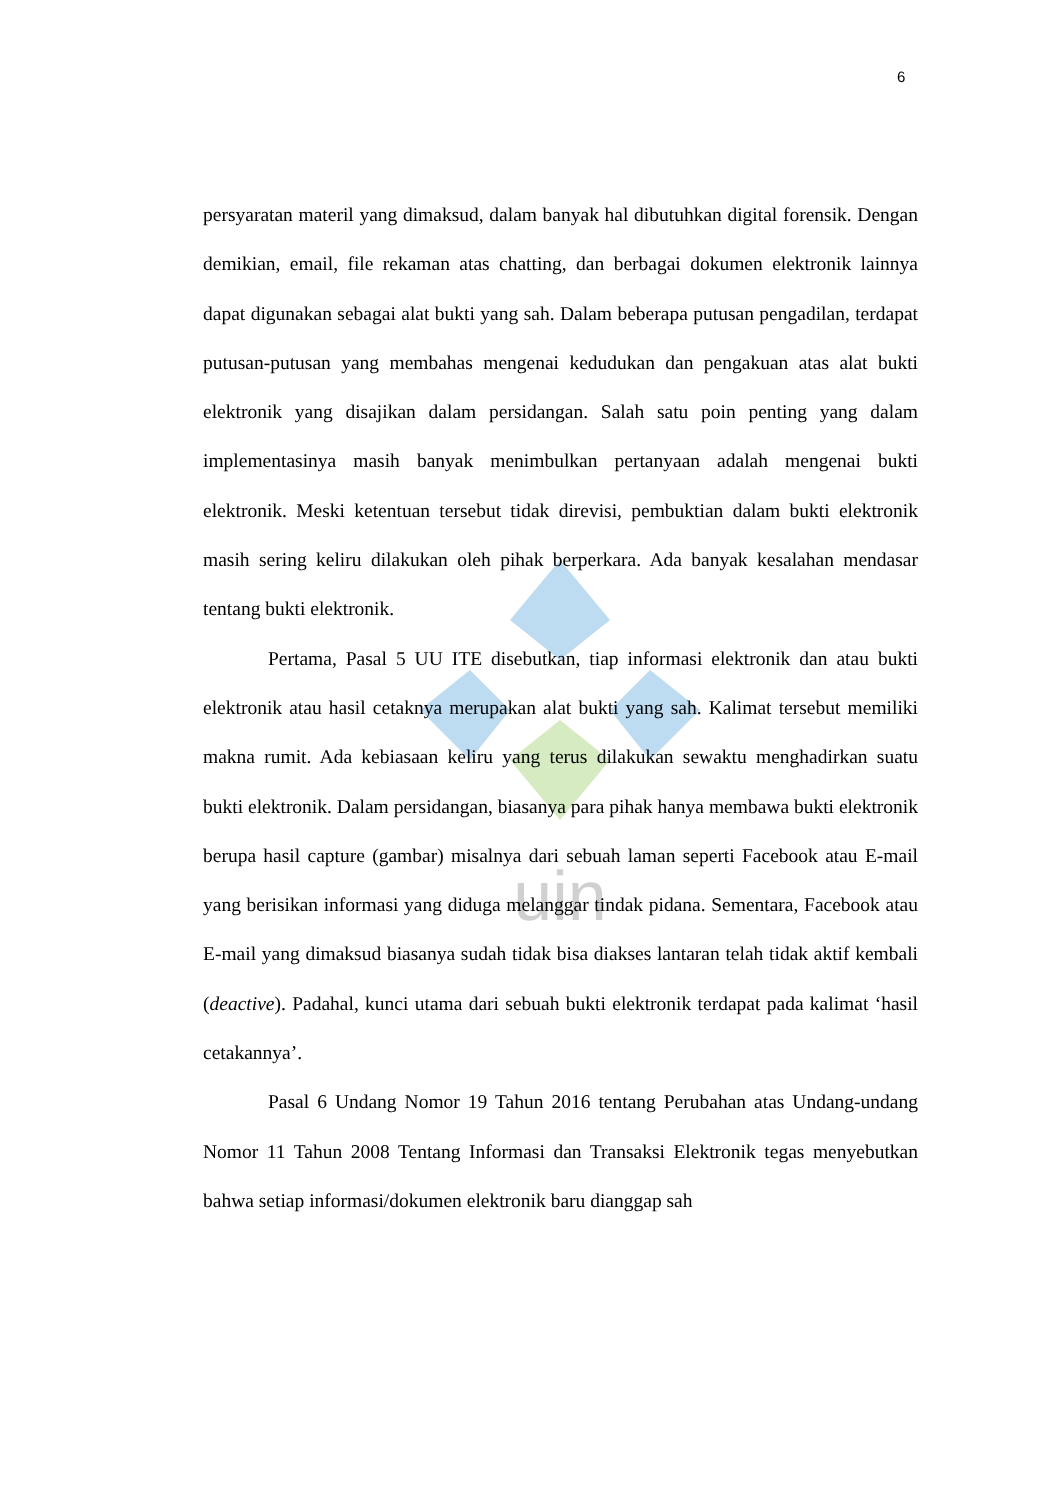uin
6
persyaratan materil yang dimaksud, dalam banyak hal dibutuhkan digital forensik. Dengan demikian, email, file rekaman atas chatting, dan berbagai dokumen elektronik lainnya dapat digunakan sebagai alat bukti yang sah. Dalam beberapa putusan pengadilan, terdapat putusan-putusan yang membahas mengenai kedudukan dan pengakuan atas alat bukti elektronik yang disajikan dalam persidangan. Salah satu poin penting yang dalam implementasinya masih banyak menimbulkan pertanyaan adalah mengenai bukti elektronik. Meski ketentuan tersebut tidak direvisi, pembuktian dalam bukti elektronik masih sering keliru dilakukan oleh pihak berperkara. Ada banyak kesalahan mendasar tentang bukti elektronik.
Pertama, Pasal 5 UU ITE disebutkan, tiap informasi elektronik dan atau bukti elektronik atau hasil cetaknya merupakan alat bukti yang sah. Kalimat tersebut memiliki makna rumit. Ada kebiasaan keliru yang terus dilakukan sewaktu menghadirkan suatu bukti elektronik. Dalam persidangan, biasanya para pihak hanya membawa bukti elektronik berupa hasil capture (gambar) misalnya dari sebuah laman seperti Facebook atau E-mail yang berisikan informasi yang diduga melanggar tindak pidana. Sementara, Facebook atau E-mail yang dimaksud biasanya sudah tidak bisa diakses lantaran telah tidak aktif kembali (deactive). Padahal, kunci utama dari sebuah bukti elektronik terdapat pada kalimat ‘hasil cetakannya’.
Pasal 6 Undang Nomor 19 Tahun 2016 tentang Perubahan atas Undang-undang Nomor 11 Tahun 2008 Tentang Informasi dan Transaksi Elektronik tegas menyebutkan bahwa setiap informasi/dokumen elektronik baru dianggap sah